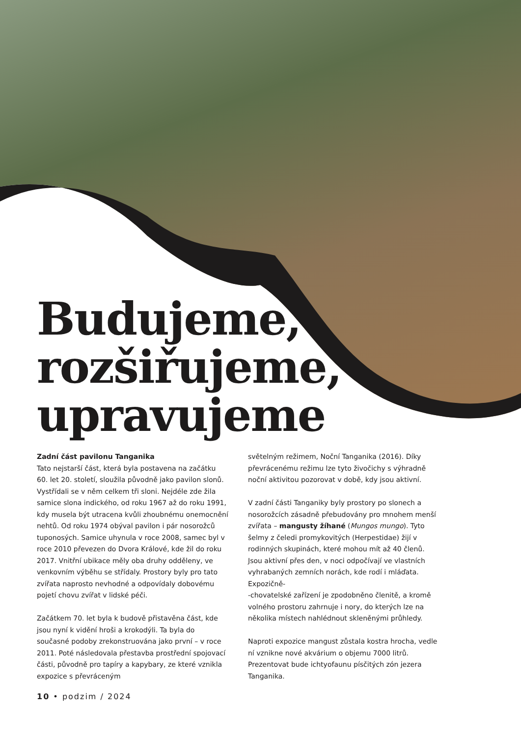Budujeme,
rozšiřujeme,
upravujeme
Zadní část pavilonu Tanganika
Tato nejstarší část, která byla postavena na začátku 60. let 20. století, sloužila původně jako pavilon slonů. Vystřídali se v něm celkem tři sloni. Nejdéle zde žila samice slona indického, od roku 1967 až do roku 1991, kdy musela být utracena kvůli zhoubnému onemocnění nehtů. Od roku 1974 obýval pavilon i pár nosorožců tuponosých. Samice uhynula v roce 2008, samec byl v roce 2010 převezen do Dvora Králové, kde žil do roku 2017. Vnitřní ubikace měly oba druhy odděleny, ve venkovním výběhu se střídaly. Prostory byly pro tato zvířata naprosto nevhodné a odpovídaly dobovému pojetí chovu zvířat v lidské péči.
Začátkem 70. let byla k budově přistavěna část, kde jsou nyní k vidění hroši a krokodýli. Ta byla do současné podoby zrekonstruována jako první – v roce 2011. Poté následovala přestavba prostřední spojovací části, původně pro tapíry a kapybary, ze které vznikla expozice s převráceným
světelným režimem, Noční Tanganika (2016). Díky převrácenému režimu lze tyto živočichy s výhradně noční aktivitou pozorovat v době, kdy jsou aktivní.
V zadní části Tanganiky byly prostory po slonech a nosorožcích zásadně přebudovány pro mnohem menší zvířata – mangusty žíhané (Mungos mungo). Tyto šelmy z čeledi promykovitých (Herpestidae) žijí v rodinných skupinách, které mohou mít až 40 členů. Jsou aktivní přes den, v noci odpočívají ve vlastních vyhrabaných zemních norách, kde rodí i mláďata. Expozičně-
-chovatelské zařízení je zpodobněno členitě, a kromě volného prostoru zahrnuje i nory, do kterých lze na několika místech nahlédnout skleněnými průhledy.
Naproti expozice mangust zůstala kostra hrocha, vedle ní vznikne nové akvárium o objemu 7000 litrů. Prezentovat bude ichtyofaunu písčitých zón jezera Tanganika.
10 • podzim / 2024